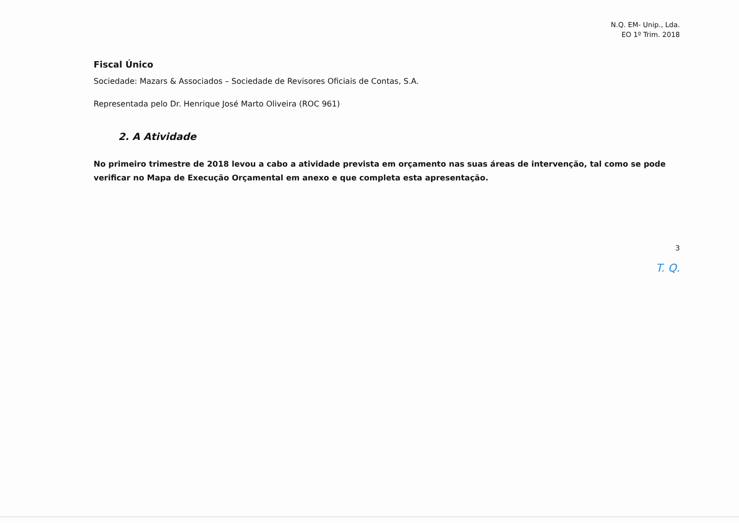N.Q. EM- Unip., Lda.
EO 1º Trim. 2018
Fiscal Único
Sociedade: Mazars & Associados – Sociedade de Revisores Oficiais de Contas, S.A.
Representada pelo Dr. Henrique José Marto Oliveira (ROC 961)
2. A Atividade
No primeiro trimestre de 2018 levou a cabo a atividade prevista em orçamento nas suas áreas de intervenção, tal como se pode verificar no Mapa de Execução Orçamental em anexo e que completa esta apresentação.
3
T. Q.